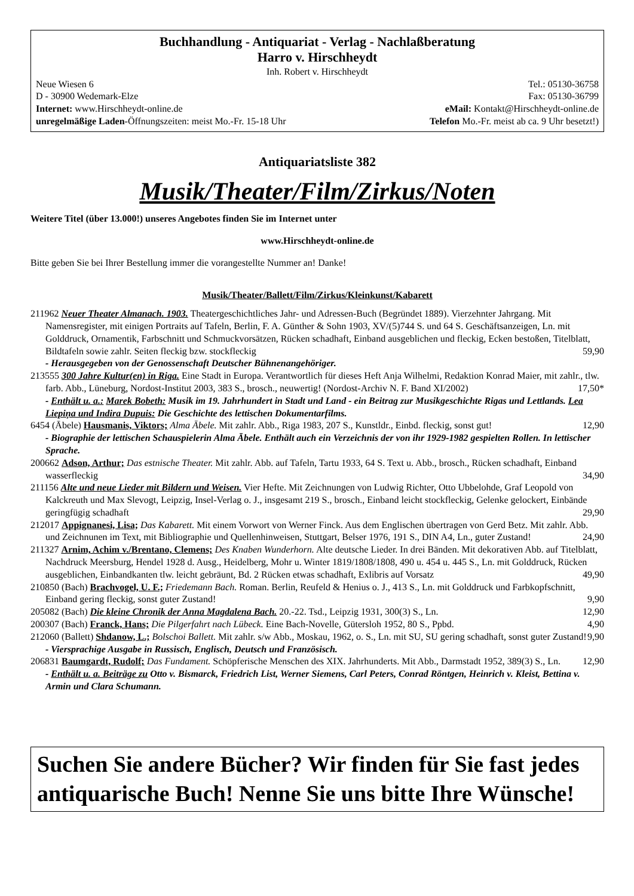Buchhandlung - Antiquariat - Verlag - Nachlaßberatung
Harro v. Hirschheydt
Inh. Robert v. Hirschheydt
Neue Wiesen 6 Tel.: 05130-36758
D - 30900 Wedemark-Elze Fax: 05130-36799
Internet: www.Hirschheydt-online.de eMail: Kontakt@Hirschheydt-online.de
unregelmäßige Laden-Öffnungszeiten: meist Mo.-Fr. 15-18 Uhr Telefon Mo.-Fr. meist ab ca. 9 Uhr besetzt!)
Antiquariatsliste 382
Musik/Theater/Film/Zirkus/Noten
Weitere Titel (über 13.000!) unseres Angebotes finden Sie im Internet unter
www.Hirschheydt-online.de
Bitte geben Sie bei Ihrer Bestellung immer die vorangestellte Nummer an! Danke!
Musik/Theater/Ballett/Film/Zirkus/Kleinkunst/Kabarett
211962 Neuer Theater Almanach. 1903. Theatergeschichtliches Jahr- und Adressen-Buch (Begründet 1889). Vierzehnter Jahrgang. Mit Namensregister, mit einigen Portraits auf Tafeln, Berlin, F. A. Günther & Sohn 1903, XV/(5)744 S. und 64 S. Geschäftsanzeigen, Ln. mit Golddruck, Ornamentik, Farbschnitt und Schmuckvorsätzen, Rücken schadhaft, Einband ausgeblichen und fleckig, Ecken bestoßen, Titelblatt, Bildtafeln sowie zahlr. Seiten fleckig bzw. stockfleckig 59,90
- Herausgegeben von der Genossenschaft Deutscher Bühnenangehöriger.
213555 300 Jahre Kultur(en) in Riga. Eine Stadt in Europa. Verantwortlich für dieses Heft Anja Wilhelmi, Redaktion Konrad Maier, mit zahlr., tlw. farb. Abb., Lüneburg, Nordost-Institut 2003, 383 S., brosch., neuwertig! (Nordost-Archiv N. F. Band XI/2002) 17,50*
- Enthält u. a.: Marek Bobeth: Musik im 19. Jahrhundert in Stadt und Land - ein Beitrag zur Musikgeschichte Rigas und Lettlands. Lea Liepiņa und Indira Dupuis: Die Geschichte des lettischen Dokumentarfilms.
6454 (Ābele) Hausmanis, Viktors; Alma Ābele. Mit zahlr. Abb., Riga 1983, 207 S., Kunstldr., Einbd. fleckig, sonst gut! 12,90
- Biographie der lettischen Schauspielerin Alma Ābele. Enthält auch ein Verzeichnis der von ihr 1929-1982 gespielten Rollen. In lettischer Sprache.
200662 Adson, Arthur; Das estnische Theater. Mit zahlr. Abb. auf Tafeln, Tartu 1933, 64 S. Text u. Abb., brosch., Rücken schadhaft, Einband wasserfleckig 34,90
211156 Alte und neue Lieder mit Bildern und Weisen. Vier Hefte. Mit Zeichnungen von Ludwig Richter, Otto Ubbelohde, Graf Leopold von Kalckreuth und Max Slevogt, Leipzig, Insel-Verlag o. J., insgesamt 219 S., brosch., Einband leicht stockfleckig, Gelenke gelockert, Einbände geringfügig schadhaft 29,90
212017 Appignanesi, Lisa; Das Kabarett. Mit einem Vorwort von Werner Finck. Aus dem Englischen übertragen von Gerd Betz. Mit zahlr. Abb. und Zeichnunen im Text, mit Bibliographie und Quellenhinweisen, Stuttgart, Belser 1976, 191 S., DIN A4, Ln., guter Zustand! 24,90
211327 Arnim, Achim v./Brentano, Clemens; Des Knaben Wunderhorn. Alte deutsche Lieder. In drei Bänden. Mit dekorativen Abb. auf Titelblatt, Nachdruck Meersburg, Hendel 1928 d. Ausg., Heidelberg, Mohr u. Winter 1819/1808/1808, 490 u. 454 u. 445 S., Ln. mit Golddruck, Rücken ausgeblichen, Einbandkanten tlw. leicht gebräunt, Bd. 2 Rücken etwas schadhaft, Exlibris auf Vorsatz 49,90
210850 (Bach) Brachvogel, U. F.; Friedemann Bach. Roman. Berlin, Reufeld & Henius o. J., 413 S., Ln. mit Golddruck und Farbkopfschnitt, Einband gering fleckig, sonst guter Zustand! 9,90
205082 (Bach) Die kleine Chronik der Anna Magdalena Bach. 20.-22. Tsd., Leipzig 1931, 300(3) S., Ln. 12,90
200307 (Bach) Franck, Hans; Die Pilgerfahrt nach Lübeck. Eine Bach-Novelle, Gütersloh 1952, 80 S., Ppbd. 4,90
212060 (Ballett) Shdanow, L.; Bolschoi Ballett. Mit zahlr. s/w Abb., Moskau, 1962, o. S., Ln. mit SU, SU gering schadhaft, sonst guter Zustand! 9,90
- Viersprachige Ausgabe in Russisch, Englisch, Deutsch und Französisch.
206831 Baumgardt, Rudolf; Das Fundament. Schöpferische Menschen des XIX. Jahrhunderts. Mit Abb., Darmstadt 1952, 389(3) S., Ln. 12,90
- Enthält u. a. Beiträge zu Otto v. Bismarck, Friedrich List, Werner Siemens, Carl Peters, Conrad Röntgen, Heinrich v. Kleist, Bettina v. Armin und Clara Schumann.
Suchen Sie andere Bücher? Wir finden für Sie fast jedes antiquarische Buch! Nenne Sie uns bitte Ihre Wünsche!